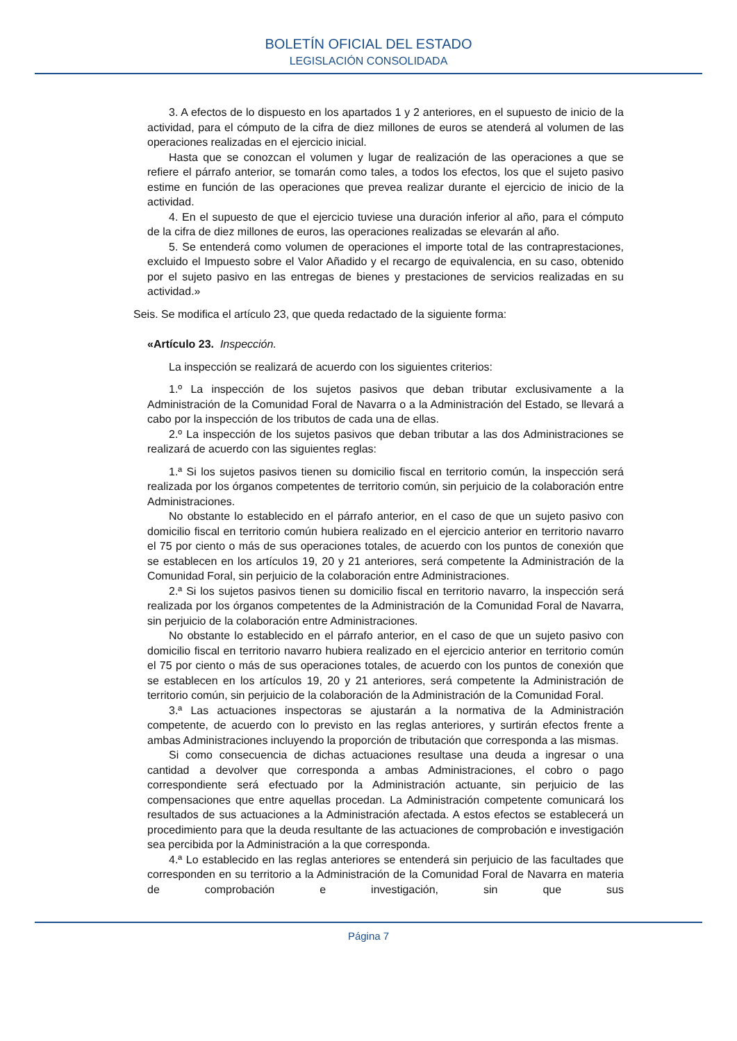BOLETÍN OFICIAL DEL ESTADO
LEGISLACIÓN CONSOLIDADA
3. A efectos de lo dispuesto en los apartados 1 y 2 anteriores, en el supuesto de inicio de la actividad, para el cómputo de la cifra de diez millones de euros se atenderá al volumen de las operaciones realizadas en el ejercicio inicial.
Hasta que se conozcan el volumen y lugar de realización de las operaciones a que se refiere el párrafo anterior, se tomarán como tales, a todos los efectos, los que el sujeto pasivo estime en función de las operaciones que prevea realizar durante el ejercicio de inicio de la actividad.
4. En el supuesto de que el ejercicio tuviese una duración inferior al año, para el cómputo de la cifra de diez millones de euros, las operaciones realizadas se elevarán al año.
5. Se entenderá como volumen de operaciones el importe total de las contraprestaciones, excluido el Impuesto sobre el Valor Añadido y el recargo de equivalencia, en su caso, obtenido por el sujeto pasivo en las entregas de bienes y prestaciones de servicios realizadas en su actividad.»
Seis. Se modifica el artículo 23, que queda redactado de la siguiente forma:
«Artículo 23. Inspección.
La inspección se realizará de acuerdo con los siguientes criterios:
1.º La inspección de los sujetos pasivos que deban tributar exclusivamente a la Administración de la Comunidad Foral de Navarra o a la Administración del Estado, se llevará a cabo por la inspección de los tributos de cada una de ellas.
2.º La inspección de los sujetos pasivos que deban tributar a las dos Administraciones se realizará de acuerdo con las siguientes reglas:
1.ª Si los sujetos pasivos tienen su domicilio fiscal en territorio común, la inspección será realizada por los órganos competentes de territorio común, sin perjuicio de la colaboración entre Administraciones.
No obstante lo establecido en el párrafo anterior, en el caso de que un sujeto pasivo con domicilio fiscal en territorio común hubiera realizado en el ejercicio anterior en territorio navarro el 75 por ciento o más de sus operaciones totales, de acuerdo con los puntos de conexión que se establecen en los artículos 19, 20 y 21 anteriores, será competente la Administración de la Comunidad Foral, sin perjuicio de la colaboración entre Administraciones.
2.ª Si los sujetos pasivos tienen su domicilio fiscal en territorio navarro, la inspección será realizada por los órganos competentes de la Administración de la Comunidad Foral de Navarra, sin perjuicio de la colaboración entre Administraciones.
No obstante lo establecido en el párrafo anterior, en el caso de que un sujeto pasivo con domicilio fiscal en territorio navarro hubiera realizado en el ejercicio anterior en territorio común el 75 por ciento o más de sus operaciones totales, de acuerdo con los puntos de conexión que se establecen en los artículos 19, 20 y 21 anteriores, será competente la Administración de territorio común, sin perjuicio de la colaboración de la Administración de la Comunidad Foral.
3.ª Las actuaciones inspectoras se ajustarán a la normativa de la Administración competente, de acuerdo con lo previsto en las reglas anteriores, y surtirán efectos frente a ambas Administraciones incluyendo la proporción de tributación que corresponda a las mismas.
Si como consecuencia de dichas actuaciones resultase una deuda a ingresar o una cantidad a devolver que corresponda a ambas Administraciones, el cobro o pago correspondiente será efectuado por la Administración actuante, sin perjuicio de las compensaciones que entre aquellas procedan. La Administración competente comunicará los resultados de sus actuaciones a la Administración afectada. A estos efectos se establecerá un procedimiento para que la deuda resultante de las actuaciones de comprobación e investigación sea percibida por la Administración a la que corresponda.
4.ª Lo establecido en las reglas anteriores se entenderá sin perjuicio de las facultades que corresponden en su territorio a la Administración de la Comunidad Foral de Navarra en materia de comprobación e investigación, sin que sus
Página 7